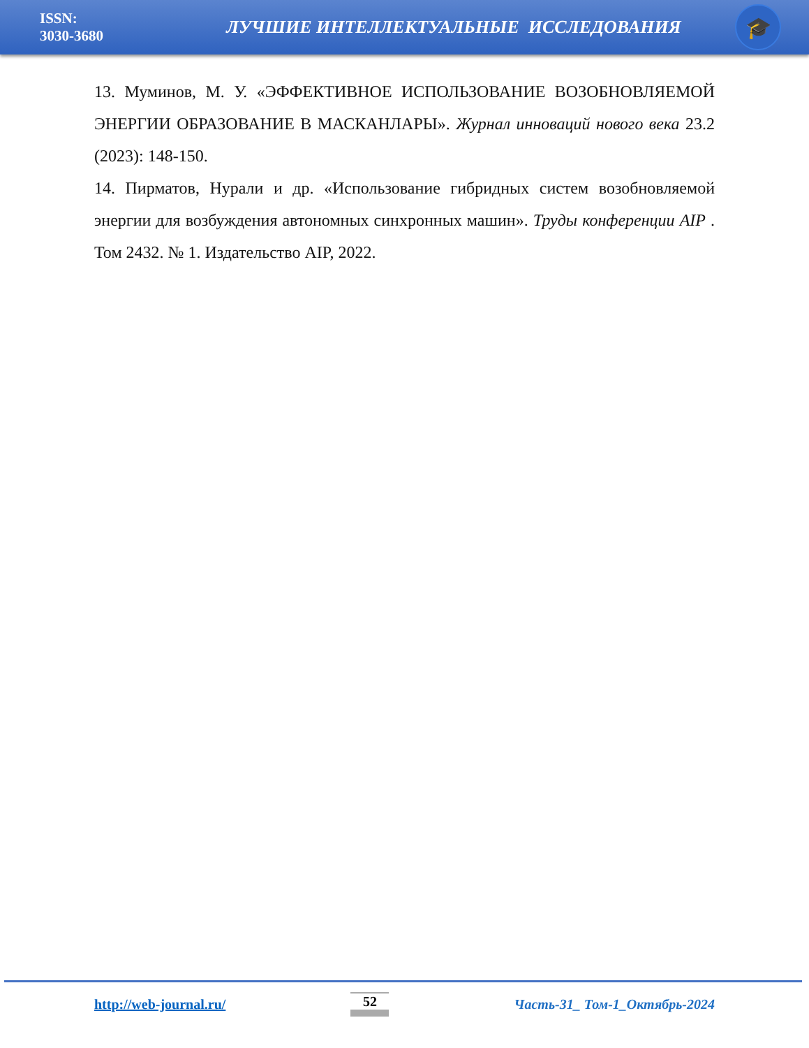ISSN:
3030-3680
ЛУЧШИЕ ИНТЕЛЛЕКТУАЛЬНЫЕ ИССЛЕДОВАНИЯ
🎓
13. Муминов, М. У. «ЭФФЕКТИВНОЕ ИСПОЛЬЗОВАНИЕ ВОЗОБНОВЛЯЕМОЙ ЭНЕРГИИ ОБРАЗОВАНИЕ В МАСКАНЛАРЫ». Журнал инноваций нового века 23.2 (2023): 148-150.
14. Пирматов, Нурали и др. «Использование гибридных систем возобновляемой энергии для возбуждения автономных синхронных машин». Труды конференции AIP . Том 2432. № 1. Издательство AIP, 2022.
http://web-journal.ru/ 52 Часть-31_ Том-1_Октябрь-2024